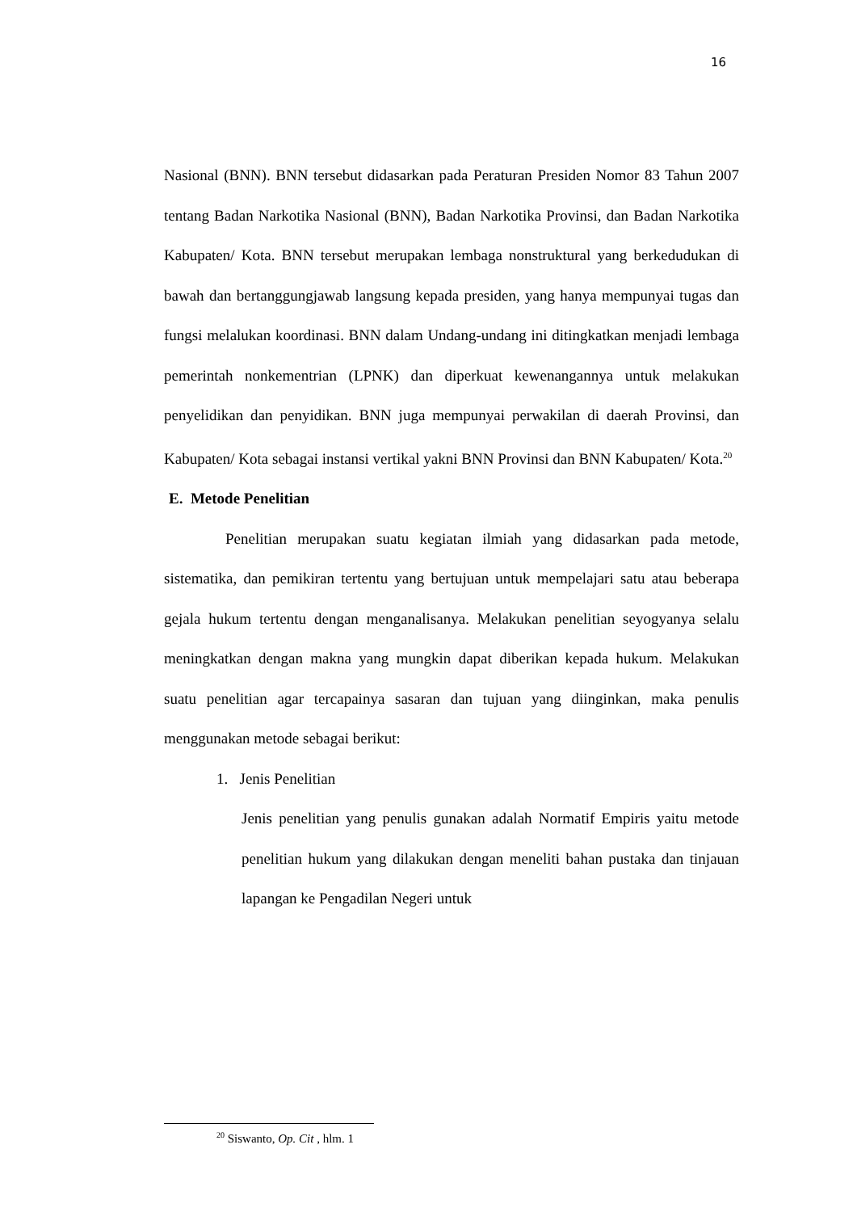16
Nasional (BNN). BNN tersebut didasarkan pada Peraturan Presiden Nomor 83 Tahun 2007 tentang Badan Narkotika Nasional (BNN), Badan Narkotika Provinsi, dan Badan Narkotika Kabupaten/ Kota. BNN tersebut merupakan lembaga nonstruktural yang berkedudukan di bawah dan bertanggungjawab langsung kepada presiden, yang hanya mempunyai tugas dan fungsi melalukan koordinasi. BNN dalam Undang-undang ini ditingkatkan menjadi lembaga pemerintah nonkementrian (LPNK) dan diperkuat kewenangannya untuk melakukan penyelidikan dan penyidikan. BNN juga mempunyai perwakilan di daerah Provinsi, dan Kabupaten/ Kota sebagai instansi vertikal yakni BNN Provinsi dan BNN Kabupaten/ Kota.<sup>20</sup>
E. Metode Penelitian
Penelitian merupakan suatu kegiatan ilmiah yang didasarkan pada metode, sistematika, dan pemikiran tertentu yang bertujuan untuk mempelajari satu atau beberapa gejala hukum tertentu dengan menganalisanya. Melakukan penelitian seyogyanya selalu meningkatkan dengan makna yang mungkin dapat diberikan kepada hukum. Melakukan suatu penelitian agar tercapainya sasaran dan tujuan yang diinginkan, maka penulis menggunakan metode sebagai berikut:
1. Jenis Penelitian
Jenis penelitian yang penulis gunakan adalah Normatif Empiris yaitu metode penelitian hukum yang dilakukan dengan meneliti bahan pustaka dan tinjauan lapangan ke Pengadilan Negeri untuk
<sup>20</sup> Siswanto, Op. Cit , hlm. 1